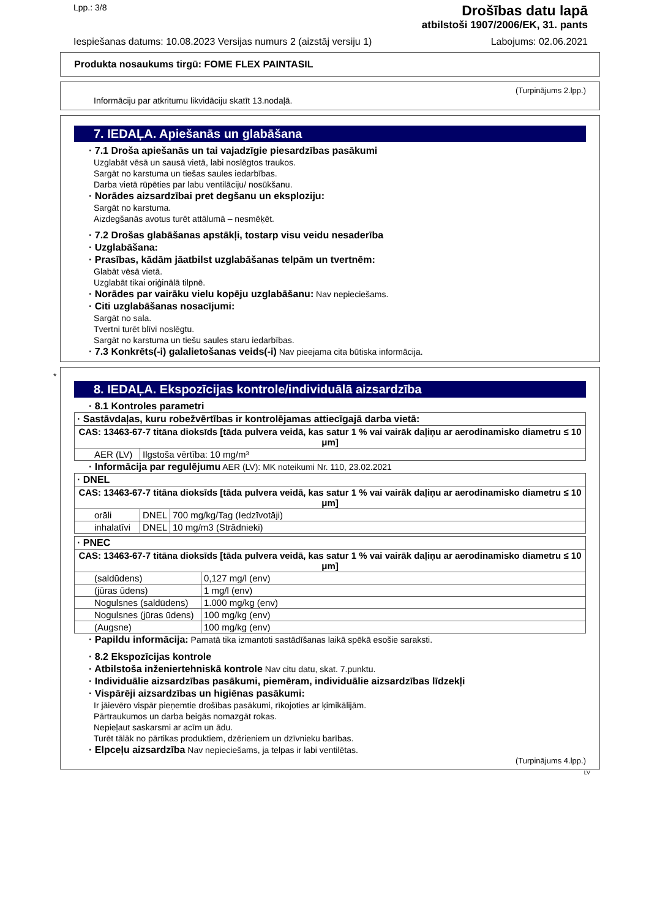Lpp.: 3/8
Drošības datu lapā
atbilstoši 1907/2006/EK, 31. pants
Iespiešanas datums: 10.08.2023 Versijas numurs 2 (aizstāj versiju 1) Labojums: 02.06.2021
Produkta nosaukums tirgū: FOME FLEX PAINTASIL
(Turpinājums 2.lpp.)
Informāciju par atkritumu likvidāciju skatīt 13.nodaļā.
7. IEDAĻA. Apiešanās un glabāšana
· 7.1 Droša apiešanās un tai vajadzīgie piesardzības pasākumi
Uzglabāt vēsā un sausā vietā, labi noslēgtos traukos.
Sargāt no karstuma un tiešas saules iedarbības.
Darba vietā rūpēties par labu ventilāciju/ nosūkšanu.
· Norādes aizsardzībai pret degšanu un eksploziju:
Sargāt no karstuma.
Aizdegšanās avotus turēt attālumā – nesmēķēt.
· 7.2 Drošas glabāšanas apstākļi, tostarp visu veidu nesaderība
· Uzglabāšana:
· Prasības, kādām jāatbilst uzglabāšanas telpām un tvertnēm:
Glabāt vēsā vietā.
Uzglabāt tikai oriģinālā tilpnē.
· Norādes par vairāku vielu kopēju uzglabāšanu: Nav nepieciešams.
· Citi uzglabāšanas nosacījumi:
Sargāt no sala.
Tvertni turēt blīvi noslēgtu.
Sargāt no karstuma un tiešu saules staru iedarbības.
· 7.3 Konkrēts(-i) galalietošanas veids(-i) Nav pieejama cita būtiska informācija.
*
8. IEDAĻA. Ekspozīcijas kontrole/individuālā aizsardzība
· 8.1 Kontroles parametri
| · Sastāvdaļas, kuru robežvērtības ir kontrolējamas attiecīgajā darba vietā: | |
| CAS: 13463-67-7 titāna dioksīds [tāda pulvera veidā, kas satur 1 % vai vairāk daļiņu ar aerodinamisko diametru ≤ 10 μm] | |
| AER (LV) | Ilgstoša vērtība: 10 mg/m³ |
· Informācija par regulējumu AER (LV): MK noteikumi Nr. 110, 23.02.2021
| · DNEL | | |
| CAS: 13463-67-7 titāna dioksīds [tāda pulvera veidā, kas satur 1 % vai vairāk daļiņu ar aerodinamisko diametru ≤ 10 μm] | | |
| orāli | DNEL | 700 mg/kg/Tag (Iedzīvotāji) |
| inhalatīvi | DNEL | 10 mg/m3 (Strādnieki) |
| · PNEC | |
| CAS: 13463-67-7 titāna dioksīds [tāda pulvera veidā, kas satur 1 % vai vairāk daļiņu ar aerodinamisko diametru ≤ 10 μm] | |
| (saldūdens) | 0,127 mg/l (env) |
| (jūras ūdens) | 1 mg/l (env) |
| Nogulsnes (saldūdens) | 1.000 mg/kg (env) |
| Nogulsnes (jūras ūdens) | 100 mg/kg (env) |
| (Augsne) | 100 mg/kg (env) |
· Papildu informācija: Pamatā tika izmantoti sastādīšanas laikā spēkā esošie saraksti.
· 8.2 Ekspozīcijas kontrole
· Atbilstoša inženiertehniskā kontrole Nav citu datu, skat. 7.punktu.
· Individuālie aizsardzības pasākumi, piemēram, individuālie aizsardzības līdzekļi
· Vispārēji aizsardzības un higiēnas pasākumi:
Ir jāievēro vispār pieņemtie drošības pasākumi, rīkojoties ar ķimikālijām.
Pārtraukumos un darba beigās nomazgāt rokas.
Nepieļaut saskarsmi ar acīm un ādu.
Turēt tālāk no pārtikas produktiem, dzērieniem un dzīvnieku barības.
· Elpceļu aizsardzība Nav nepieciešams, ja telpas ir labi ventilētas.
(Turpinājums 4.lpp.)
LV